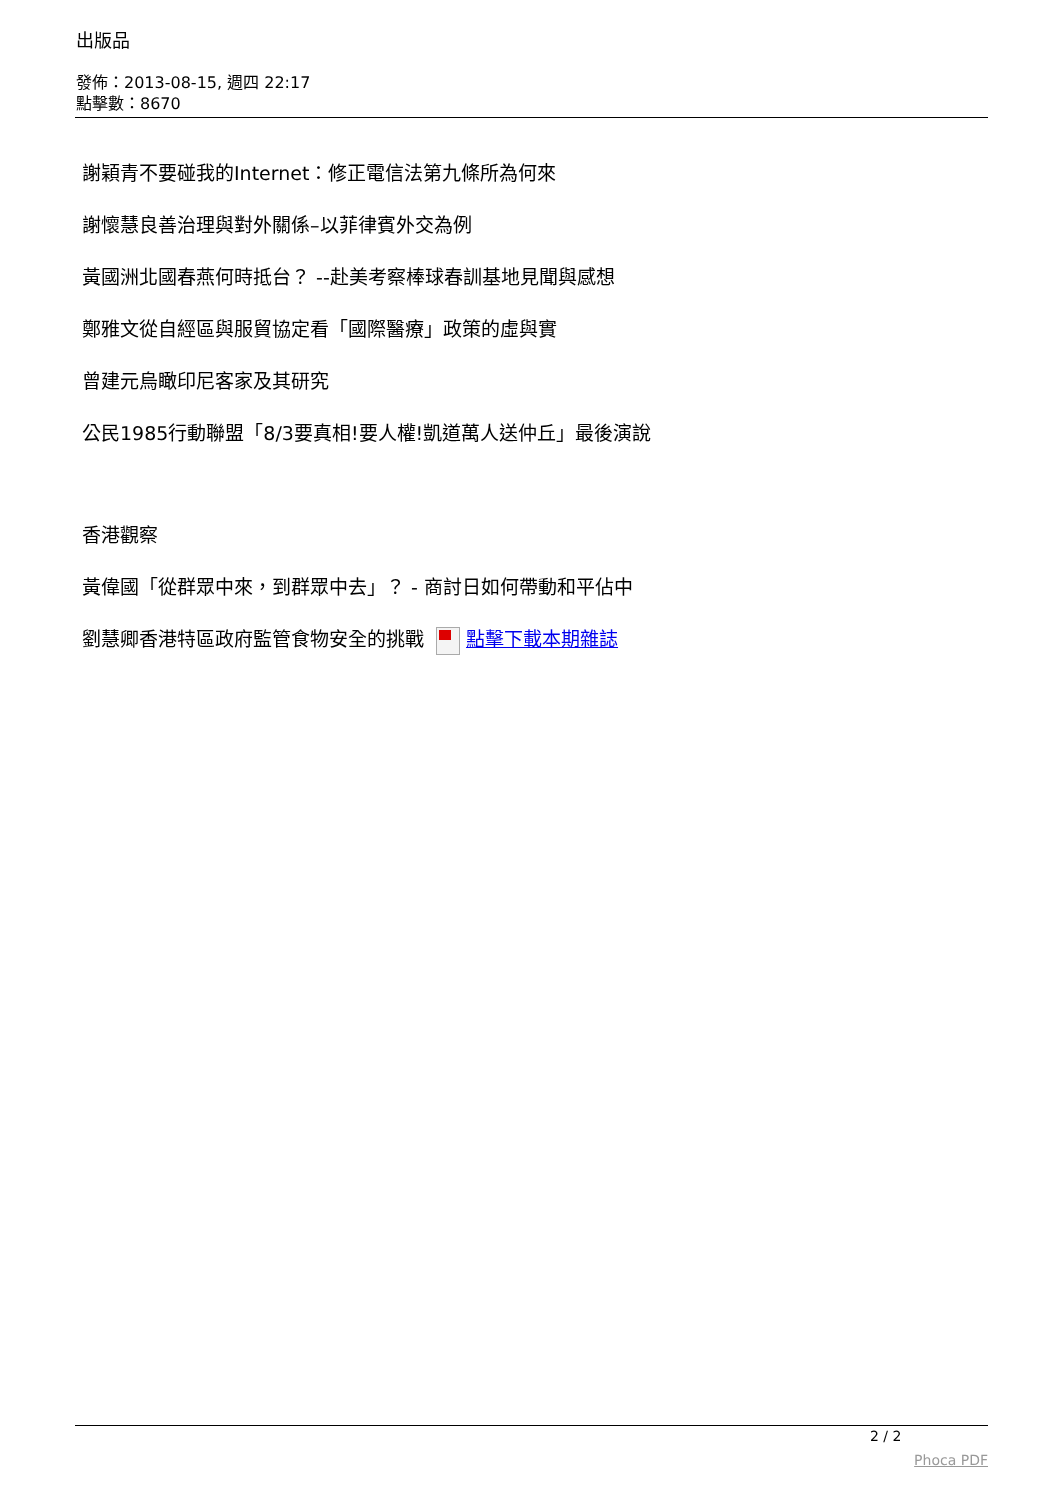出版品
發佈：2013-08-15, 週四 22:17
點擊數：8670
謝穎青不要碰我的Internet：修正電信法第九條所為何來
謝懷慧良善治理與對外關係–以菲律賓外交為例
黃國洲北國春燕何時抵台？ --赴美考察棒球春訓基地見聞與感想
鄭雅文從自經區與服貿協定看「國際醫療」政策的虛與實
曾建元烏瞰印尼客家及其研究
公民1985行動聯盟「8/3要真相!要人權!凱道萬人送仲丘」最後演說
香港觀察
黃偉國「從群眾中來，到群眾中去」？ - 商討日如何帶動和平佔中
劉慧卿香港特區政府監管食物安全的挑戰 點擊下載本期雜誌
2 / 2
Phoca PDF